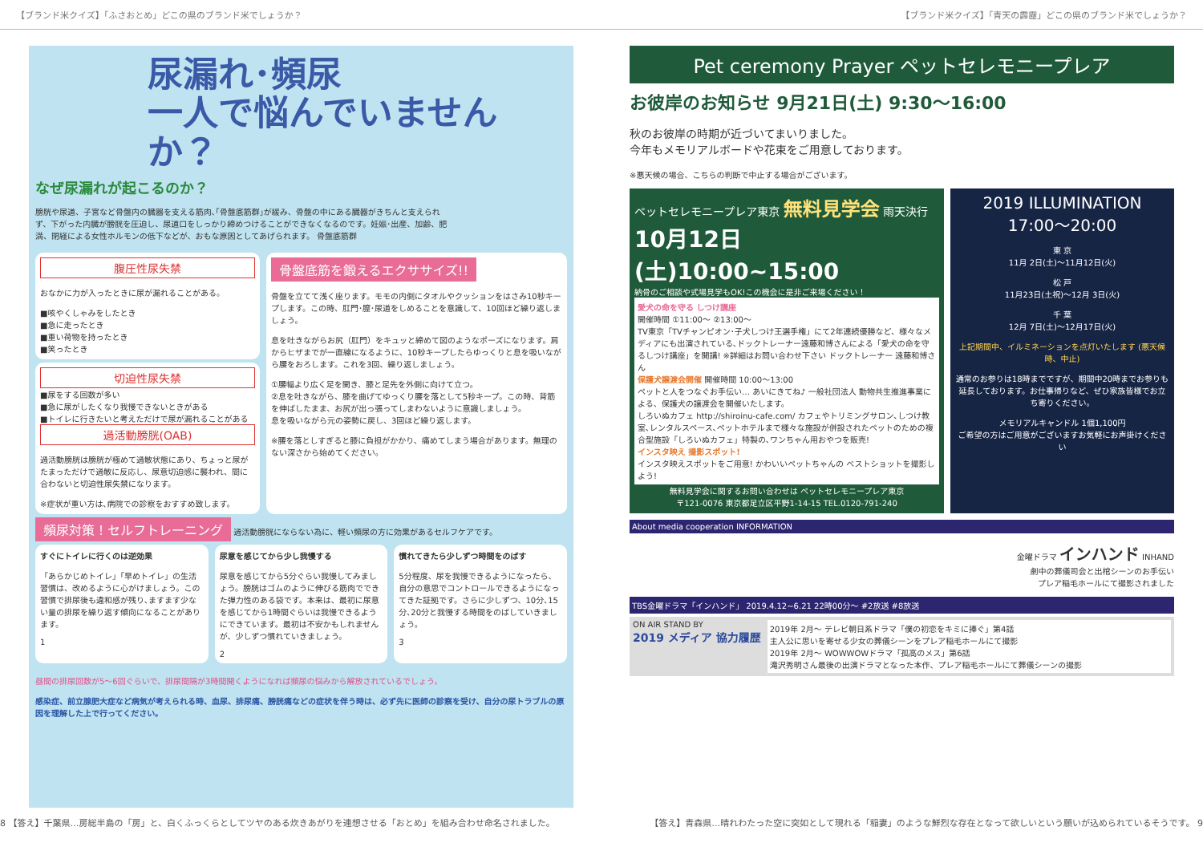【ブランド米クイズ】「ふさおとめ」どこの県のブランド米でしょうか？ 【ブランド米クイズ】「青天の霹靂」どこの県のブランド米でしょうか？
尿漏れ･頻尿
一人で悩んでいませんか？
なぜ尿漏れが起こるのか？
膀胱や尿道、子宮など骨盤内の臓器を支える筋肉､｢骨盤底筋群｣が緩み、骨盤の中にある臓器がきちんと支えられず、下がった内臓が膀胱を圧迫し、尿道口をしっかり締めつけることができなくなるのです。妊娠･出産、加齢、肥満、閉経による女性ホルモンの低下などが、おもな原因としてあげられます。 骨盤底筋群
腹圧性尿失禁
おなかに力が入ったときに尿が漏れることがある。
■咳やくしゃみをしたとき
■急に走ったとき
■重い荷物を持ったとき
■笑ったとき
切迫性尿失禁
■尿をする回数が多い
■急に尿がしたくなり我慢できないときがある
■トイレに行きたいと考えただけで尿が漏れることがある
過活動膀胱(OAB)
過活動膀胱は膀胱が極めて過敏状態にあり、ちょっと尿がたまっただけで過敏に反応し、尿意切迫感に襲われ、間に合わないと切迫性尿失禁になります。
※症状が重い方は､病院での診察をおすすめ致します。
骨盤底筋を鍛えるエクササイズ!!
骨盤を立てて浅く座ります。モモの内側にタオルやクッションをはさみ10秒キープします。この時、肛門･膣･尿道をしめることを意識して、10回ほど繰り返しましょう。
息を吐きながらお尻（肛門）をキュッと締めて図のようなポーズになります。肩からヒザまでが一直線になるように、10秒キープしたらゆっくりと息を吸いながら腰をおろします。これを3回、繰り返しましょう。
①腰幅より広く足を開き、膝と足先を外側に向けて立つ。
②息を吐きながら、膝を曲げてゆっくり腰を落として5秒キープ。この時、背筋を伸ばしたまま、お尻が出っ張ってしまわないように意識しましょう。
息を吸いながら元の姿勢に戻し、3回ほど繰り返します。
※腰を落としすぎると膝に負担がかかり、痛めてしまう場合があります。無理のない深さから始めてください。
頻尿対策！セルフトレーニング 過活動膀胱にならない為に、軽い頻尿の方に効果があるセルフケアです。
すぐにトイレに行くのは逆効果
「あらかじめトイレ」「早めトイレ」の生活習慣は、改めるように心がけましょう。この習慣で排尿後も違和感が残り､ますます少ない量の排尿を繰り返す傾向になることがあります。
1
尿意を感じてから少し我慢する
尿意を感じてから5分ぐらい我慢してみましょう。膀胱はゴムのように伸びる筋肉でできた弾力性のある袋です。本来は、最初に尿意を感じてから1時間ぐらいは我慢できるようにできています。最初は不安かもしれませんが、少しずつ慣れていきましょう。
2
慣れてきたら少しずつ時間をのばす
5分程度、尿を我慢できるようになったら、自分の意思でコントロールできるようになってきた証拠です。さらに少しずつ、10分､15分､20分と我慢する時間をのばしていきましょう。
3
昼間の排尿回数が5～6回ぐらいで、排尿間隔が3時間開くようになれば頻尿の悩みから解放されているでしょう。
感染症、前立腺肥大症など病気が考えられる時、血尿、排尿痛、膀胱痛などの症状を伴う時は、必ず先に医師の診察を受け、自分の尿トラブルの原因を理解した上で行ってください。
Pet ceremony Prayer ペットセレモニープレア
お彼岸のお知らせ 9月21日(土) 9:30〜16:00
秋のお彼岸の時期が近づいてまいりました。
今年もメモリアルボードや花束をご用意しております。
※悪天候の場合、こちらの判断で中止する場合がございます。
ペットセレモニープレア東京 無料見学会 雨天決行
10月12日(土)10:00~15:00
納骨のご相談や式場見学もOK!この機会に是非ご来場ください！
愛犬の命を守る しつけ講座
開催時間 ①11:00〜 ②13:00〜
TV東京「TVチャンピオン･子犬しつけ王選手権」にて2年連続優勝など、様々なメディアにも出演されている､ドックトレーナー遠藤和博さんによる「愛犬の命を守るしつけ講座」を開講! ※詳細はお問い合わせ下さい ドックトレーナー 遠藤和博さん
保護犬譲渡会開催 開催時間 10:00〜13:00
ペットと人をつなぐお手伝い… あいにきてね♪ 一般社団法人 動物共生推進事業による、保護犬の譲渡会を開催いたします。
しろいぬカフェ http://shiroinu-cafe.com/ カフェやトリミングサロン､しつけ教室､レンタルスペース､ペットホテルまで様々な施設が併設されたペットのための複合型施設「しろいぬカフェ」特製の､ワンちゃん用おやつを販売!
インスタ映え 撮影スポット!
インスタ映えスポットをご用意! かわいいペットちゃんの ベストショットを撮影しよう!
無料見学会に関するお問い合わせは ペットセレモニープレア東京
〒121-0076 東京都足立区平野1-14-15 TEL.0120-791-240
2019 ILLUMINATION
17:00〜20:00
東 京
11月 2日(土)〜11月12日(火)
松 戸
11月23日(土祝)〜12月 3日(火)
千 葉
12月 7日(土)〜12月17日(火)
上記期間中、イルミネーションを点灯いたします (悪天候時、中止)
通常のお参りは18時までですが、期間中20時までお参りも延長しております。お仕事帰りなど、ぜひ家族皆様でお立ち寄りください。
メモリアルキャンドル 1個1,100円
ご希望の方はご用意がございますお気軽にお声掛けください
About media cooperation INFORMATION
金曜ドラマ インハンド INHAND
劇中の葬儀司会と出棺シーンのお手伝い
プレア稲毛ホールにて撮影されました
TBS金曜ドラマ「インハンド」 2019.4.12~6.21 22時00分〜 #2放送 #8放送
ON AIR STAND BY
2019 メディア 協力履歴
2019年 2月〜 テレビ朝日系ドラマ「僕の初恋をキミに捧ぐ」第4話
主人公に思いを寄せる少女の葬儀シーンをプレア稲毛ホールにて撮影
2019年 2月〜 WOWWOWドラマ「孤高のメス」第6話
滝沢秀明さん最後の出演ドラマとなった本作、プレア稲毛ホールにて葬儀シーンの撮影
8 【答え】千葉県…房総半島の「房」と、白くふっくらとしてツヤのある炊きあがりを連想させる「おとめ」を組み合わせ命名されました。 【答え】青森県…晴れわたった空に突如として現れる「稲妻」のような鮮烈な存在となって欲しいという願いが込められているそうです。 9